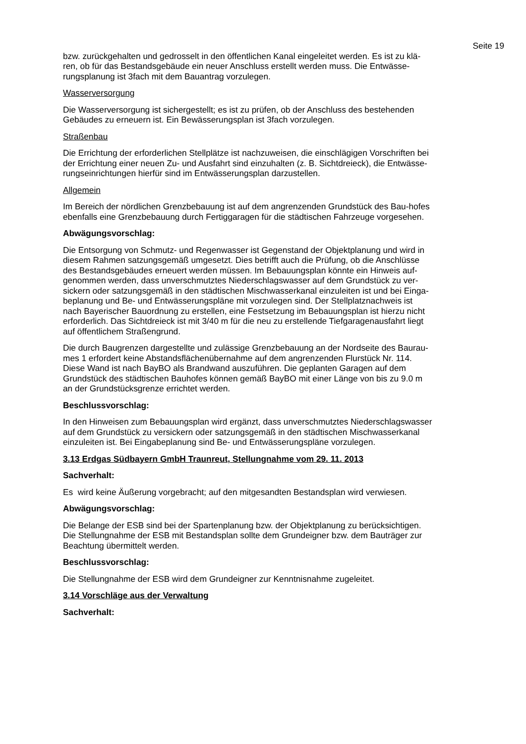Seite 19
bzw. zurückgehalten und gedrosselt in den öffentlichen Kanal eingeleitet werden. Es ist zu klä-
ren, ob für das Bestandsgebäude ein neuer Anschluss erstellt werden muss. Die Entwässe-
rungsplanung ist 3fach mit dem Bauantrag vorzulegen.
Wasserversorgung
Die Wasserversorgung ist sichergestellt; es ist zu prüfen, ob der Anschluss des bestehenden
Gebäudes zu erneuern ist. Ein Bewässerungsplan ist 3fach vorzulegen.
Straßenbau
Die Errichtung der erforderlichen Stellplätze ist nachzuweisen, die einschlägigen Vorschriften bei
der Errichtung einer neuen Zu- und Ausfahrt sind einzuhalten (z. B. Sichtdreieck), die Entwässe-
rungseinrichtungen hierfür sind im Entwässerungsplan darzustellen.
Allgemein
Im Bereich der nördlichen Grenzbebauung ist auf dem angrenzenden Grundstück des Bau-hofes
ebenfalls eine Grenzbebauung durch Fertiggaragen für die städtischen Fahrzeuge vorgesehen.
Abwägungsvorschlag:
Die Entsorgung von Schmutz- und Regenwasser ist Gegenstand der Objektplanung und wird in
diesem Rahmen satzungsgemäß umgesetzt. Dies betrifft auch die Prüfung, ob die Anschlüsse
des Bestandsgebäudes erneuert werden müssen. Im Bebauungsplan könnte ein Hinweis auf-
genommen werden, dass unverschmutztes Niederschlagswasser auf dem Grundstück zu ver-
sickern oder satzungsgemäß in den städtischen Mischwasserkanal einzuleiten ist und bei Einga-
beplanung und Be- und Entwässerungspläne mit vorzulegen sind. Der Stellplatznachweis ist
nach Bayerischer Bauordnung zu erstellen, eine Festsetzung im Bebauungsplan ist hierzu nicht
erforderlich. Das Sichtdreieck ist mit 3/40 m für die neu zu erstellende Tiefgaragenausfahrt liegt
auf öffentlichem Straßengrund.
Die durch Baugrenzen dargestellte und zulässige Grenzbebauung an der Nordseite des Baurau-
mes 1 erfordert keine Abstandsflächenübernahme auf dem angrenzenden Flurstück Nr. 114.
Diese Wand ist nach BayBO als Brandwand auszuführen. Die geplanten Garagen auf dem
Grundstück des städtischen Bauhofes können gemäß BayBO mit einer Länge von bis zu 9.0 m
an der Grundstücksgrenze errichtet werden.
Beschlussvorschlag:
In den Hinweisen zum Bebauungsplan wird ergänzt, dass unverschmutztes Niederschlagswasser
auf dem Grundstück zu versickern oder satzungsgemäß in den städtischen Mischwasserkanal
einzuleiten ist. Bei Eingabeplanung sind Be- und Entwässerungspläne vorzulegen.
3.13 Erdgas Südbayern GmbH Traunreut, Stellungnahme vom 29. 11. 2013
Sachverhalt:
Es wird keine Äußerung vorgebracht; auf den mitgesandten Bestandsplan wird verwiesen.
Abwägungsvorschlag:
Die Belange der ESB sind bei der Spartenplanung bzw. der Objektplanung zu berücksichtigen.
Die Stellungnahme der ESB mit Bestandsplan sollte dem Grundeigner bzw. dem Bauträger zur
Beachtung übermittelt werden.
Beschlussvorschlag:
Die Stellungnahme der ESB wird dem Grundeigner zur Kenntnisnahme zugeleitet.
3.14 Vorschläge aus der Verwaltung
Sachverhalt: